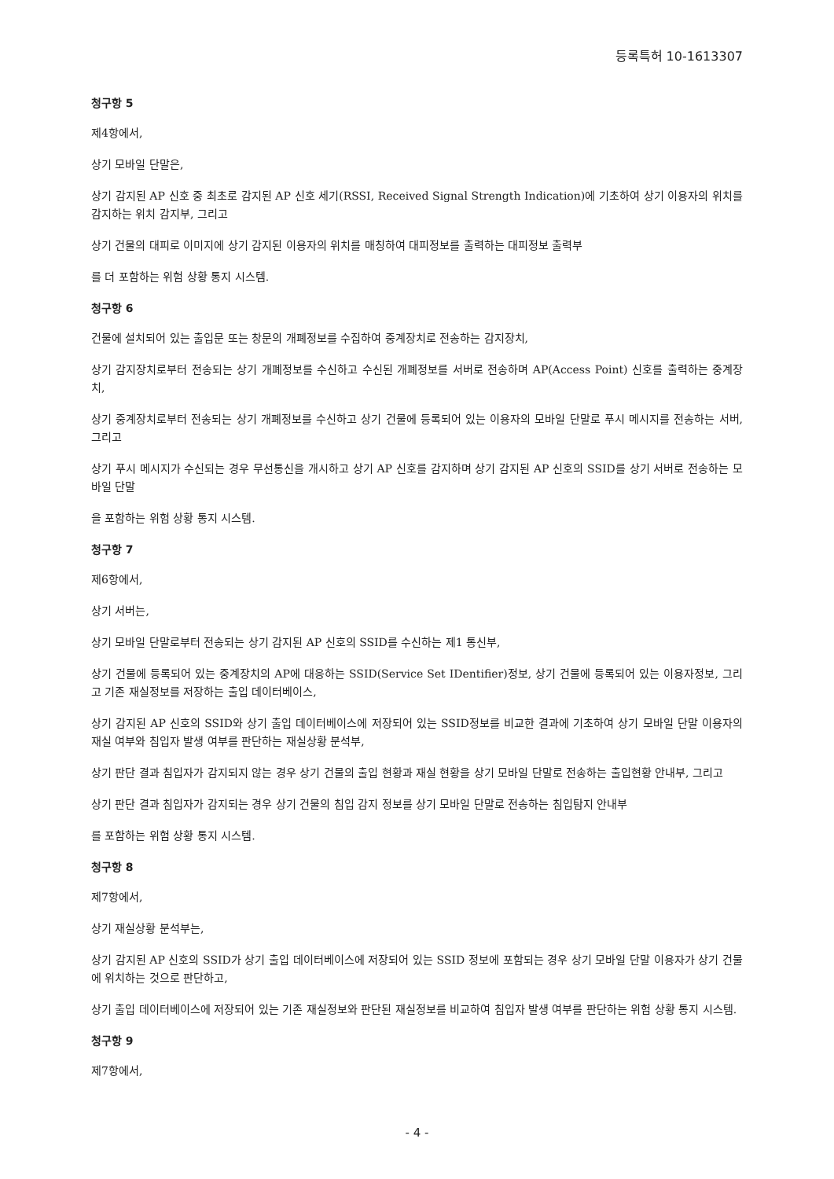등록특허 10-1613307
청구항 5
제4항에서,
상기 모바일 단말은,
상기 감지된 AP 신호 중 최초로 감지된 AP 신호 세기(RSSI, Received Signal Strength Indication)에 기초하여 상기 이용자의 위치를 감지하는 위치 감지부, 그리고
상기 건물의 대피로 이미지에 상기 감지된 이용자의 위치를 매칭하여 대피정보를 출력하는 대피정보 출력부
를 더 포함하는 위험 상황 통지 시스템.
청구항 6
건물에 설치되어 있는 출입문 또는 창문의 개폐정보를 수집하여 중계장치로 전송하는 감지장치,
상기 감지장치로부터 전송되는 상기 개폐정보를 수신하고 수신된 개폐정보를 서버로 전송하며 AP(Access Point) 신호를 출력하는 중계장치,
상기 중계장치로부터 전송되는 상기 개폐정보를 수신하고 상기 건물에 등록되어 있는 이용자의 모바일 단말로 푸시 메시지를 전송하는 서버, 그리고
상기 푸시 메시지가 수신되는 경우 무선통신을 개시하고 상기 AP 신호를 감지하며 상기 감지된 AP 신호의 SSID를 상기 서버로 전송하는 모바일 단말
을 포함하는 위험 상황 통지 시스템.
청구항 7
제6항에서,
상기 서버는,
상기 모바일 단말로부터 전송되는 상기 감지된 AP 신호의 SSID를 수신하는 제1 통신부,
상기 건물에 등록되어 있는 중계장치의 AP에 대응하는 SSID(Service Set IDentifier)정보, 상기 건물에 등록되어 있는 이용자정보, 그리고 기존 재실정보를 저장하는 출입 데이터베이스,
상기 감지된 AP 신호의 SSID와 상기 출입 데이터베이스에 저장되어 있는 SSID정보를 비교한 결과에 기초하여 상기 모바일 단말 이용자의 재실 여부와 침입자 발생 여부를 판단하는 재실상황 분석부,
상기 판단 결과 침입자가 감지되지 않는 경우 상기 건물의 출입 현황과 재실 현황을 상기 모바일 단말로 전송하는 출입현황 안내부, 그리고
상기 판단 결과 침입자가 감지되는 경우 상기 건물의 침입 감지 정보를 상기 모바일 단말로 전송하는 침입탐지 안내부
를 포함하는 위험 상황 통지 시스템.
청구항 8
제7항에서,
상기 재실상황 분석부는,
상기 감지된 AP 신호의 SSID가 상기 출입 데이터베이스에 저장되어 있는 SSID 정보에 포함되는 경우 상기 모바일 단말 이용자가 상기 건물에 위치하는 것으로 판단하고,
상기 출입 데이터베이스에 저장되어 있는 기존 재실정보와 판단된 재실정보를 비교하여 침입자 발생 여부를 판단하는 위험 상황 통지 시스템.
청구항 9
제7항에서,
- 4 -